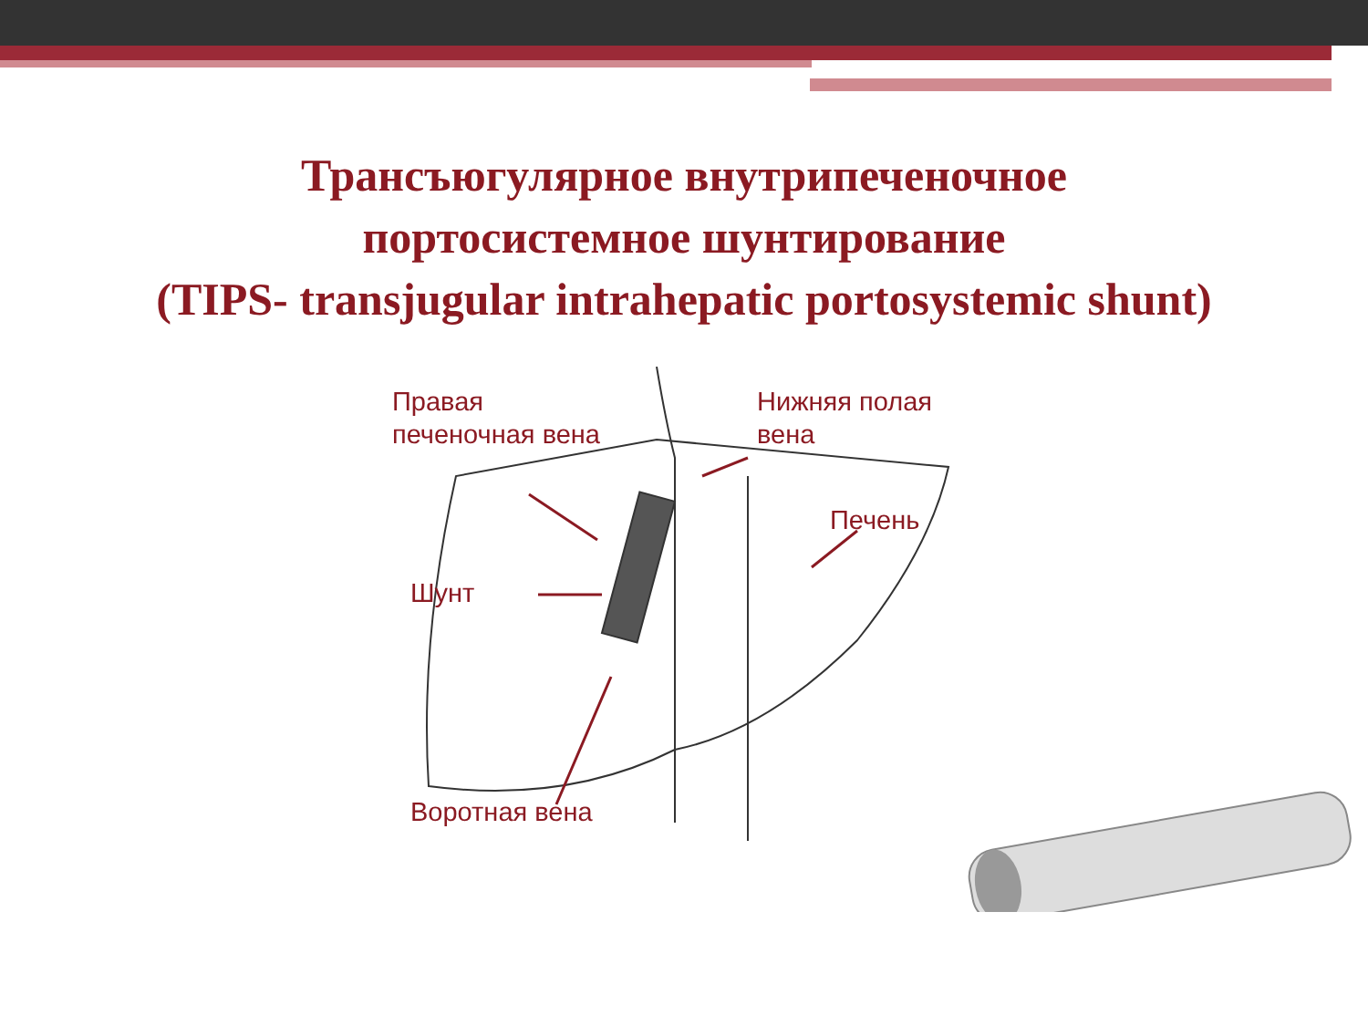Трансъюгулярное внутрипеченочное
портосистемное шунтирование
(TIPS- transjugular intrahepatic portosystemic shunt)
Правая
печеночная вена
Нижняя полая
вена
Печень
Шунт
Воротная вена